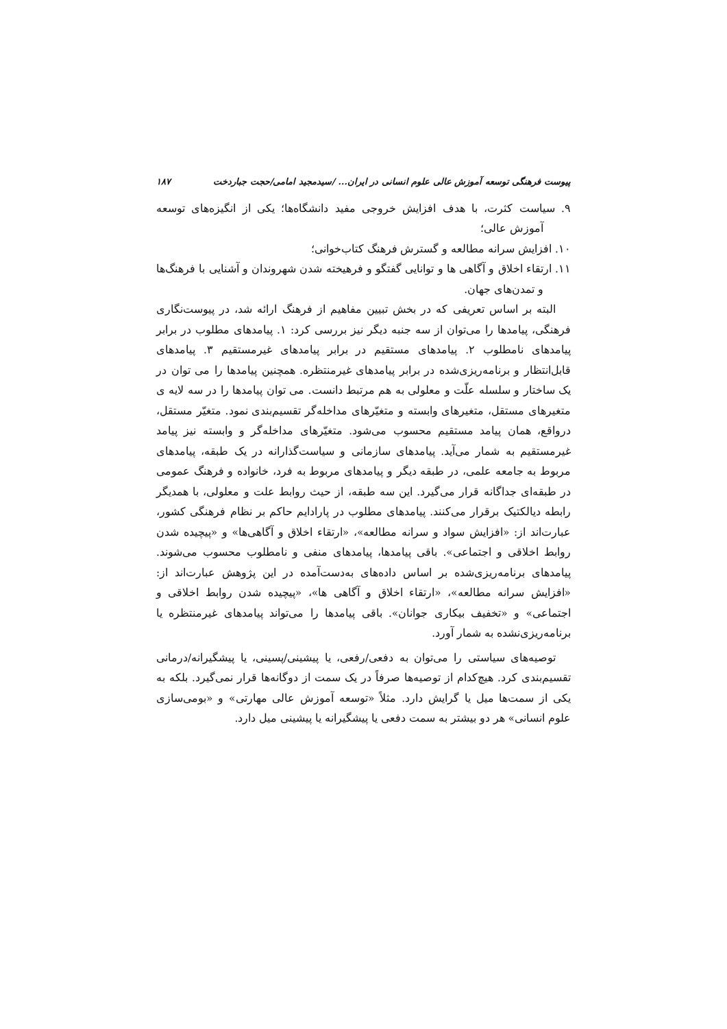پیوست فرهنگی توسعه آموزش عالی علوم انسانی در ایران... /سیدمجید امامی/حجت جباردخت ۱۸۷
۹. سیاست کثرت، با هدف افزایش خروجی مفید دانشگاه‌ها؛ یکی از انگیزه‌های توسعه آموزش عالی؛
۱۰. افزایش سرانه مطالعه و گسترش فرهنگ کتاب‌خوانی؛
۱۱. ارتقاء اخلاق و آگاهی ها و توانایی گفتگو و فرهیخته شدن شهروندان و آشنایی با فرهنگ‌ها و تمدن‌های جهان.
البته بر اساس تعریفی که در بخش تبیین مفاهیم از فرهنگ ارائه شد، در پیوست‌نگاری فرهنگی، پیامدها را می‌توان از سه جنبه دیگر نیز بررسی کرد: ۱. پیامدهای مطلوب در برابر پیامدهای نامطلوب ۲. پیامدهای مستقیم در برابر پیامدهای غیرمستقیم ۳. پیامدهای قابل‌انتظار و برنامه‌ریزی‌شده در برابر پیامدهای غیرمنتظره. همچنین پیامدها را می توان در یک ساختار و سلسله علّت و معلولی به هم مرتبط دانست. می توان پیامدها را در سه لایه ی متغیرهای مستقل، متغیرهای وابسته و متغیّرهای مداخله‌گر تقسیم‌بندی نمود. متغیّر مستقل، درواقع، همان پیامد مستقیم محسوب می‌شود. متغیّرهای مداخله‌گر و وابسته نیز پیامد غیرمستقیم به شمار می‌آید. پیامدهای سازمانی و سیاست‌گذارانه در یک طبقه، پیامدهای مربوط به جامعه علمی، در طبقه دیگر و پیامدهای مربوط به فرد، خانواده و فرهنگ عمومی در طبقه‌ای جداگانه قرار می‌گیرد. این سه طبقه، از حیث روابط علت و معلولی، با همدیگر رابطه دیالکتیک برقرار می‌کنند. پیامدهای مطلوب در پارادایم حاکم بر نظام فرهنگی کشور، عبارت‌اند از: «افزایش سواد و سرانه مطالعه»، «ارتقاء اخلاق و آگاهی‌ها» و «پیچیده شدن روابط اخلاقی و اجتماعی». باقی پیامدها، پیامدهای منفی و نامطلوب محسوب می‌شوند. پیامدهای برنامه‌ریزی‌شده بر اساس داده‌های به‌دست‌آمده در این پژوهش عبارت‌اند از: «افزایش سرانه مطالعه»، «ارتقاء اخلاق و آگاهی ها»، «پیچیده شدن روابط اخلاقی و اجتماعی» و «تخفیف بیکاری جوانان». باقی پیامدها را می‌تواند پیامدهای غیرمنتظره یا برنامه‌ریزی‌نشده به شمار آورد.
توصیه‌های سیاستی را می‌توان به دفعی/رفعی، یا پیشینی/پسینی، یا پیشگیرانه/درمانی تقسیم‌بندی کرد. هیچ‌کدام از توصیه‌ها صرفاً در یک سمت از دوگانه‌ها قرار نمی‌گیرد. بلکه به یکی از سمت‌ها میل یا گرایش دارد. مثلاً «توسعه آموزش عالی مهارتی» و «بومی‌سازی علوم انسانی» هر دو بیشتر به سمت دفعی یا پیشگیرانه یا پیشینی میل دارد.